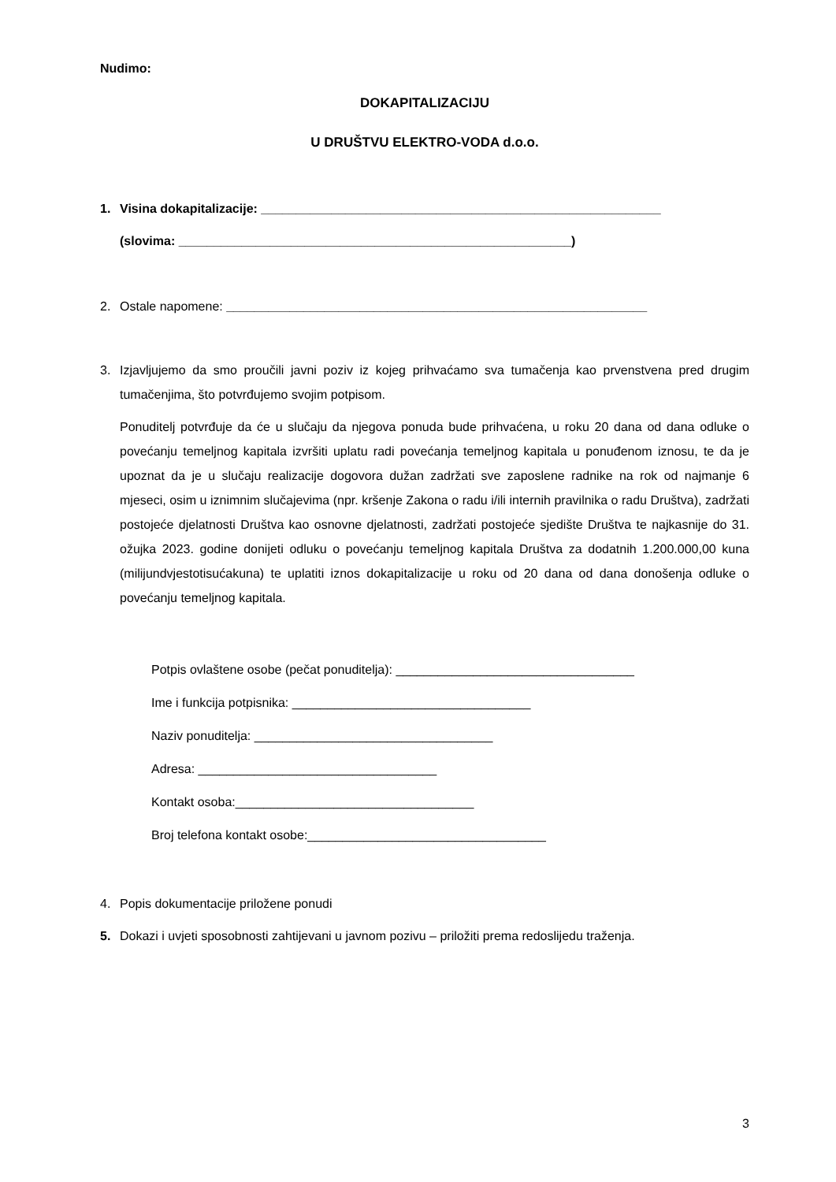Nudimo:
DOKAPITALIZACIJU
U DRUŠTVU ELEKTRO-VODA d.o.o.
1. Visina dokapitalizacije: _________________________________________________________
(slovima: ________________________________________________________)
2. Ostale napomene: ____________________________________________________________
3.
Izjavljujemo da smo proučili javni poziv iz kojeg prihvaćamo sva tumačenja kao prvenstvena pred drugim tumačenjima, što potvrđujemo svojim potpisom.
Ponuditelj potvrđuje da će u slučaju da njegova ponuda bude prihvaćena, u roku 20 dana od dana odluke o povećanju temeljnog kapitala izvršiti uplatu radi povećanja temeljnog kapitala u ponuđenom iznosu, te da je upoznat da je u slučaju realizacije dogovora dužan zadržati sve zaposlene radnike na rok od najmanje 6 mjeseci, osim u iznimnim slučajevima (npr. kršenje Zakona o radu i/ili internih pravilnika o radu Društva), zadržati postojeće djelatnosti Društva kao osnovne djelatnosti, zadržati postojeće sjedište Društva te najkasnije do 31. ožujka 2023. godine donijeti odluku o povećanju temeljnog kapitala Društva za dodatnih 1.200.000,00 kuna (milijundvjestotisućakuna) te uplatiti iznos dokapitalizacije u roku od 20 dana od dana donošenja odluke o povećanju temeljnog kapitala.
Potpis ovlaštene osobe (pečat ponuditelja): __________________________________
Ime i funkcija potpisnika: __________________________________
Naziv ponuditelja: __________________________________
Adresa: __________________________________
Kontakt osoba:__________________________________
Broj telefona kontakt osobe:__________________________________
4. Popis dokumentacije priložene ponudi
5. Dokazi i uvjeti sposobnosti zahtijevani u javnom pozivu – priložiti prema redoslijedu traženja.
3